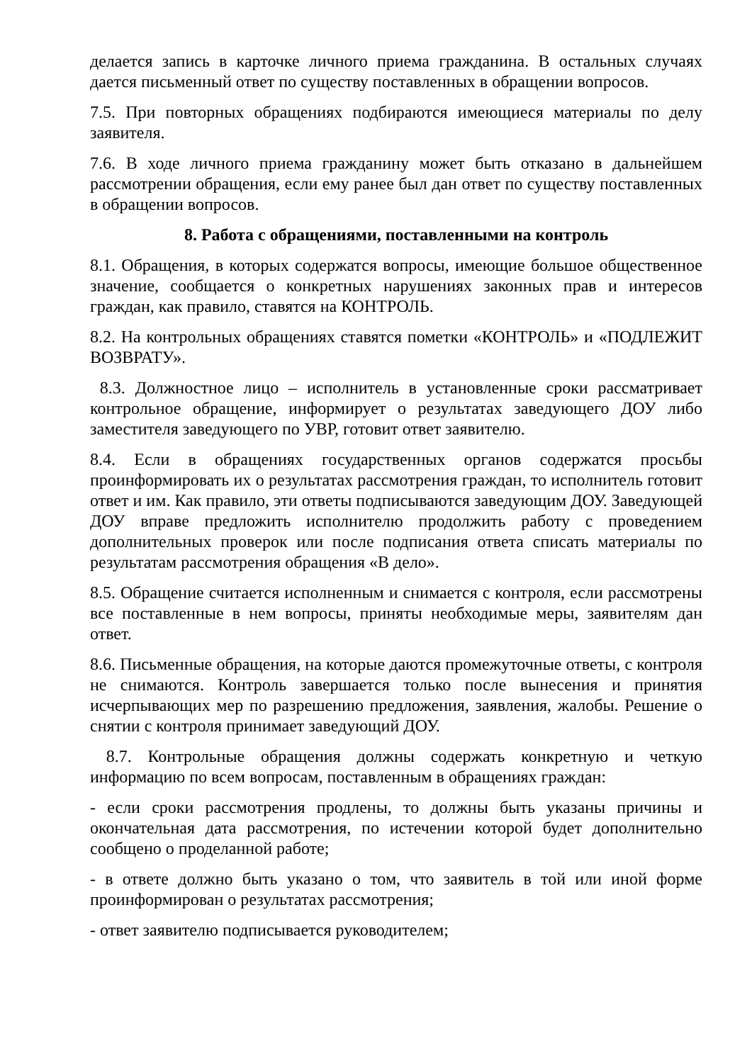делается запись в карточке личного приема гражданина. В остальных случаях дается письменный ответ по существу поставленных в обращении вопросов.
7.5. При повторных обращениях подбираются имеющиеся материалы по делу заявителя.
7.6. В ходе личного приема гражданину может быть отказано в дальнейшем рассмотрении обращения, если ему ранее был дан ответ по существу поставленных в обращении вопросов.
8. Работа с обращениями, поставленными на контроль
8.1. Обращения, в которых содержатся вопросы, имеющие большое общественное значение, сообщается о конкретных нарушениях законных прав и интересов граждан, как правило, ставятся на КОНТРОЛЬ.
8.2. На контрольных обращениях ставятся пометки «КОНТРОЛЬ» и «ПОДЛЕЖИТ ВОЗВРАТУ».
8.3. Должностное лицо – исполнитель в установленные сроки рассматривает контрольное обращение, информирует о результатах заведующего ДОУ либо заместителя заведующего по УВР, готовит ответ заявителю.
8.4. Если в обращениях государственных органов содержатся просьбы проинформировать их о результатах рассмотрения граждан, то исполнитель готовит ответ и им. Как правило, эти ответы подписываются заведующим ДОУ. Заведующей ДОУ вправе предложить исполнителю продолжить работу с проведением дополнительных проверок или после подписания ответа списать материалы по результатам рассмотрения обращения «В дело».
8.5. Обращение считается исполненным и снимается с контроля, если рассмотрены все поставленные в нем вопросы, приняты необходимые меры, заявителям дан ответ.
8.6. Письменные обращения, на которые даются промежуточные ответы, с контроля не снимаются. Контроль завершается только после вынесения и принятия исчерпывающих мер по разрешению предложения, заявления, жалобы. Решение о снятии с контроля принимает заведующий ДОУ.
8.7. Контрольные обращения должны содержать конкретную и четкую информацию по всем вопросам, поставленным в обращениях граждан:
- если сроки рассмотрения продлены, то должны быть указаны причины и окончательная дата рассмотрения, по истечении которой будет дополнительно сообщено о проделанной работе;
- в ответе должно быть указано о том, что заявитель в той или иной форме проинформирован о результатах рассмотрения;
- ответ заявителю подписывается руководителем;